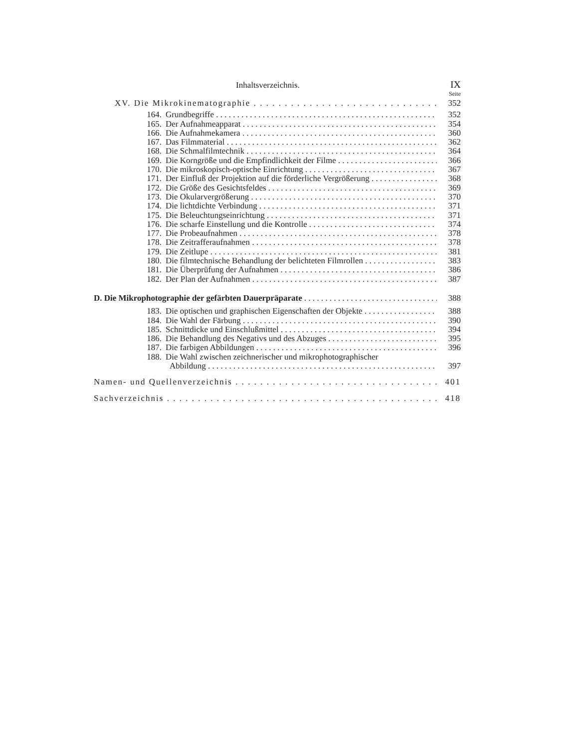Inhaltsverzeichnis. IX
Seite
XV. Die Mikrokinematographie 352
164. Grundbegriffe 352
165. Der Aufnahmeapparat 354
166. Die Aufnahmekamera 360
167. Das Filmmaterial 362
168. Die Schmalfilmtechnik 364
169. Die Korngröße und die Empfindlichkeit der Filme 366
170. Die mikroskopisch-optische Einrichtung 367
171. Der Einfluß der Projektion auf die förderliche Vergrößerung 368
172. Die Größe des Gesichtsfeldes 369
173. Die Okularvergrößerung 370
174. Die lichtdichte Verbindung 371
175. Die Beleuchtungseinrichtung 371
176. Die scharfe Einstellung und die Kontrolle 374
177. Die Probeaufnahmen 378
178. Die Zeitrafferaufnahmen 378
179. Die Zeitlupe 381
180. Die filmtechnische Behandlung der belichteten Filmrollen 383
181. Die Überprüfung der Aufnahmen 386
182. Der Plan der Aufnahmen 387
D. Die Mikrophotographie der gefärbten Dauerpräparate 388
183. Die optischen und graphischen Eigenschaften der Objekte 388
184. Die Wahl der Färbung 390
185. Schnittdicke und Einschlußmittel 394
186. Die Behandlung des Negativs und des Abzuges 395
187. Die farbigen Abbildungen 396
188. Die Wahl zwischen zeichnerischer und mikrophotographischer
Abbildung 397
Namen- und Quellenverzeichnis 401
Sachverzeichnis 418